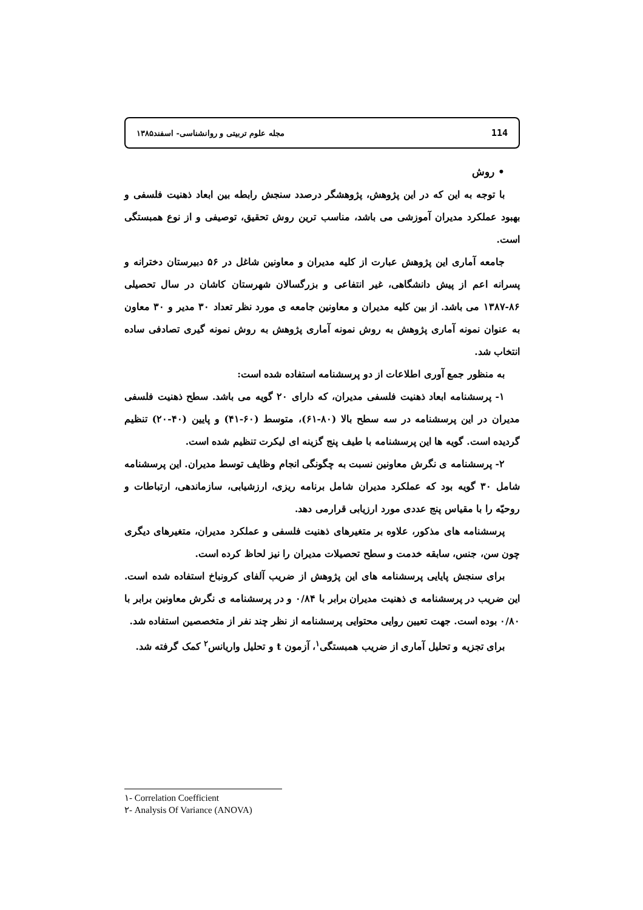114 مجله علوم تربیتی و روانشناسی- اسفند۱۳۸۵
• روش
با توجه به این که در این پژوهش، پژوهشگر درصدد سنجش رابطه بین ابعاد ذهنیت فلسفی و بهبود عملکرد مدیران آموزشی می باشد، مناسب ترین روش تحقیق، توصیفی و از نوع همبستگی است.
جامعه آماری این پژوهش عبارت از کلیه مدیران و معاونین شاغل در ۵۶ دبیرستان دخترانه و پسرانه اعم از پیش دانشگاهی، غیر انتفاعی و بزرگسالان شهرستان کاشان در سال تحصیلی ۸۶-۱۳۸۷ می باشد. از بین کلیه مدیران و معاونین جامعه ی مورد نظر تعداد ۳۰ مدیر و ۳۰ معاون به عنوان نمونه آماری پژوهش به روش نمونه آماری پژوهش به روش نمونه گیری تصادفی ساده انتخاب شد.
به منظور جمع آوری اطلاعات از دو پرسشنامه استفاده شده است:
۱- پرسشنامه ابعاد ذهنیت فلسفی مدیران، که دارای ۲۰ گویه می باشد. سطح ذهنیت فلسفی مدیران در این پرسشنامه در سه سطح بالا (۸۰-۶۱)، متوسط (۶۰-۴۱) و پایین (۴۰-۲۰) تنظیم گردیده است. گویه ها این پرسشنامه با طیف پنج گزینه ای لیکرت تنظیم شده است.
۲- پرسشنامه ی نگرش معاونین نسبت به چگونگی انجام وظایف توسط مدیران. این پرسشنامه شامل ۳۰ گویه بود که عملکرد مدیران شامل برنامه ریزی، ارزشیابی، سازماندهی، ارتباطات و روحیّه را با مقیاس پنج عددی مورد ارزیابی قرارمی دهد.
پرسشنامه های مذکور، علاوه بر متغیرهای ذهنیت فلسفی و عملکرد مدیران، متغیرهای دیگری چون سن، جنس، سابقه خدمت و سطح تحصیلات مدیران را نیز لحاظ کرده است.
برای سنجش پایایی پرسشنامه های این پژوهش از ضریب آلفای کرونباخ استفاده شده است. این ضریب در پرسشنامه ی ذهنیت مدیران برابر با ۰/۸۴ و در پرسشنامه ی نگرش معاونین برابر با ۰/۸۰ بوده است. جهت تعیین روایی محتوایی پرسشنامه از نظر چند نفر از متخصصین استفاده شد.
برای تجزیه و تحلیل آماری از ضریب همبستگی<sup>۱</sup>، آزمون t و تحلیل واریانس<sup>۲</sup> کمک گرفته شد.
۱- Correlation Coefficient
۲- Analysis Of Variance (ANOVA)